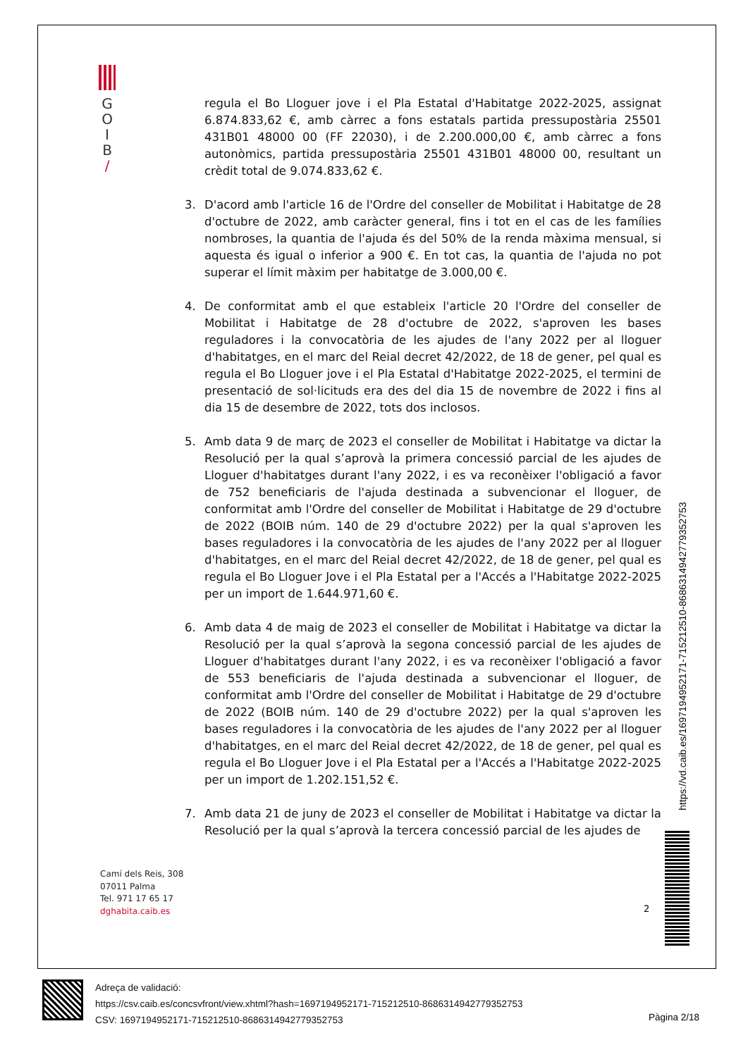G
O
I
B
/
regula el Bo Lloguer jove i el Pla Estatal d'Habitatge 2022-2025, assignat 6.874.833,62 €, amb càrrec a fons estatals partida pressupostària 25501 431B01 48000 00 (FF 22030), i de 2.200.000,00 €, amb càrrec a fons autonòmics, partida pressupostària 25501 431B01 48000 00, resultant un crèdit total de 9.074.833,62 €.
3. D'acord amb l'article 16 de l'Ordre del conseller de Mobilitat i Habitatge de 28 d'octubre de 2022, amb caràcter general, fins i tot en el cas de les famílies nombroses, la quantia de l'ajuda és del 50% de la renda màxima mensual, si aquesta és igual o inferior a 900 €. En tot cas, la quantia de l'ajuda no pot superar el límit màxim per habitatge de 3.000,00 €.
4. De conformitat amb el que estableix l'article 20 l'Ordre del conseller de Mobilitat i Habitatge de 28 d'octubre de 2022, s'aproven les bases reguladores i la convocatòria de les ajudes de l'any 2022 per al lloguer d'habitatges, en el marc del Reial decret 42/2022, de 18 de gener, pel qual es regula el Bo Lloguer jove i el Pla Estatal d'Habitatge 2022-2025, el termini de presentació de sol·licituds era des del dia 15 de novembre de 2022 i fins al dia 15 de desembre de 2022, tots dos inclosos.
5. Amb data 9 de març de 2023 el conseller de Mobilitat i Habitatge va dictar la Resolució per la qual s’aprovà la primera concessió parcial de les ajudes de Lloguer d'habitatges durant l'any 2022, i es va reconèixer l'obligació a favor de 752 beneficiaris de l'ajuda destinada a subvencionar el lloguer, de conformitat amb l'Ordre del conseller de Mobilitat i Habitatge de 29 d'octubre de 2022 (BOIB núm. 140 de 29 d'octubre 2022) per la qual s'aproven les bases reguladores i la convocatòria de les ajudes de l'any 2022 per al lloguer d'habitatges, en el marc del Reial decret 42/2022, de 18 de gener, pel qual es regula el Bo Lloguer Jove i el Pla Estatal per a l'Accés a l'Habitatge 2022-2025 per un import de 1.644.971,60 €.
6. Amb data 4 de maig de 2023 el conseller de Mobilitat i Habitatge va dictar la Resolució per la qual s’aprovà la segona concessió parcial de les ajudes de Lloguer d'habitatges durant l'any 2022, i es va reconèixer l'obligació a favor de 553 beneficiaris de l'ajuda destinada a subvencionar el lloguer, de conformitat amb l'Ordre del conseller de Mobilitat i Habitatge de 29 d'octubre de 2022 (BOIB núm. 140 de 29 d'octubre 2022) per la qual s'aproven les bases reguladores i la convocatòria de les ajudes de l'any 2022 per al lloguer d'habitatges, en el marc del Reial decret 42/2022, de 18 de gener, pel qual es regula el Bo Lloguer Jove i el Pla Estatal per a l'Accés a l'Habitatge 2022-2025 per un import de 1.202.151,52 €.
7. Amb data 21 de juny de 2023 el conseller de Mobilitat i Habitatge va dictar la Resolució per la qual s’aprovà la tercera concessió parcial de les ajudes de
https://vd.caib.es/1697194952171-715212510-8686314942779352753
Camí dels Reis, 308
07011 Palma
Tel. 971 17 65 17
dghabita.caib.es
2
Adreça de validació:
https://csv.caib.es/concsvfront/view.xhtml?hash=1697194952171-715212510-8686314942779352753
CSV: 1697194952171-715212510-8686314942779352753
Pàgina 2/18